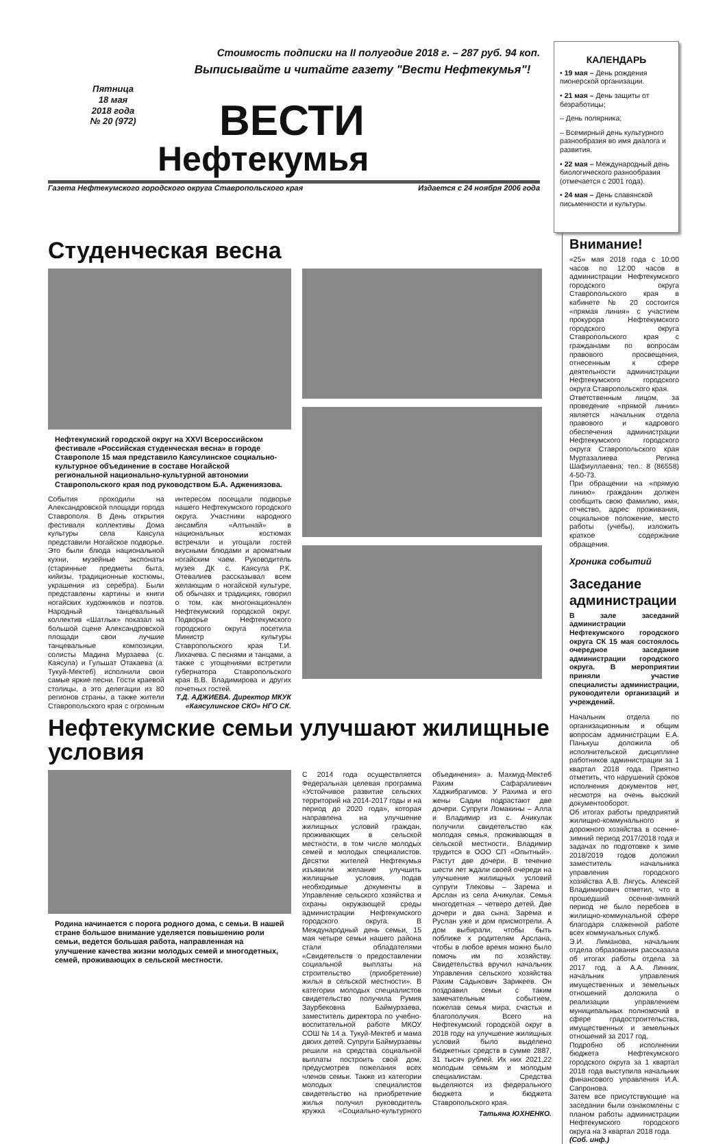Стоимость подписки на II полугодие 2018 г. – 287 руб. 94 коп.
Выписывайте и читайте газету "Вести Нефтекумья"!
Пятница
18 мая
2018 года
№ 20 (972)
ВЕСТИ
Нефтекумья
Газета Нефтекумского городского округа Ставропольского края Издается с 24 ноября 2006 года
КАЛЕНДАРЬ
• 19 мая – День рождения пионерской организации.
• 21 мая – День защиты от безработицы;
– День полярника;
– Всемирный день культурного разнообразия во имя диалога и развития.
• 22 мая – Международный день биологического разнообразия (отмечается с 2001 года).
• 24 мая – День славянской письменности и культуры.
Студенческая весна
Нефтекумский городской округ на XXVI Всероссийском фестивале «Российская студенческая весна» в городе Ставрополе 15 мая представило Каясулинское социально-культурное объединение в составе Ногайской региональной национально-культурной автономии Ставропольского края под руководством Б.А. Аджениязова.
События проходили на Александровской площади города Ставрополя. В День открытия фестиваля коллективы Дома культуры села Каясула представили Ногайское подворье. Это были блюда национальной кухни, музейные экспонаты (старинные предметы быта, кийизы, традиционные костюмы, украшения из серебра). Были представлены картины и книги ногайских художников и поэтов. Народный танцевальный коллектив «Шатлык» показал на большой сцене Александровской площади свои лучшие танцевальные композиции, солисты Мадина Мурзаева (с. Каясула) и Гульшат Отакаева (а. Тукуй-Мектеб) исполнили свои самые яркие песни. Гости краевой столицы, а это делегации из 80 регионов страны, а также жители Ставропольского края с огромным интересом посещали подворье нашего Нефтекумского городского округа. Участники народного ансамбля «Алтынай» в национальных костюмах встречали и угощали гостей вкусными блюдами и ароматным ногайским чаем. Руководитель музея ДК с. Каясула Р.К. Отевалиев рассказывал всем желающим о ногайской культуре, об обычаях и традициях, говорил о том, как многонационален Нефтекумский городской округ. Подворье Нефтекумского городского округа посетила Министр культуры Ставропольского края Т.И. Лихачева. С песнями и танцами, а также с угощениями встретили губернатора Ставропольского края В.В. Владимирова и других почетных гостей.
Т.Д. АДЖИЕВА. Директор МКУК «Каясулинское СКО» НГО СК.
Нефтекумские семьи улучшают жилищные условия
Родина начинается с порога родного дома, с семьи. В нашей стране большое внимание уделяется повышению роли семьи, ведется большая работа, направленная на улучшение качества жизни молодых семей и многодетных, семей, проживающих в сельской местности.
С 2014 года осуществляется Федеральная целевая программа «Устойчивое развитие сельских территорий на 2014-2017 годы и на период до 2020 года», которая направлена на улучшение жилищных условий граждан, проживающих в сельской местности, в том числе молодых семей и молодых специалистов. Десятки жителей Нефтекумья изъявили желание улучшить жилищные условия, подав необходимые документы в Управление сельского хозяйства и охраны окружающей среды администрации Нефтекумского городского округа. В Международный день семьи, 15 мая четыре семьи нашего района стали обладателями «Свидетельств о предоставлении социальной выплаты на строительство (приобретение) жилья в сельской местности». В категории молодых специалистов свидетельство получила Румия Заурбековна Баймурзаева, заместитель директора по учебно-воспитательной работе МКОУ СОШ № 14 а. Тукуй-Мектеб и мама двоих детей. Супруги Баймурзаевы решили на средства социальной выплаты построить свой дом, предусмотрев пожелания всех членов семьи. Также из категории молодых специалистов свидетельство на приобретение жилья получил руководитель кружка «Социально-культурного объединения» а. Махмуд-Мектеб Рахим Сафаралиевич Хаджибрагимов. У Рахима и его жены Садии подрастают две дочери. Супруги Ломакины – Алла и Владимир из с. Ачикулак получили свидетельство как молодая семья, проживающая в сельской местности. Владимир трудится в ООО СП «Опытный». Растут две дочери. В течение шести лет ждали своей очереди на улучшение жилищных условий супруги Тлековы – Зарема и Арслан из села Ачикулак. Семья многодетная – четверо детей. Две дочери и два сына. Зарема и Руслан уже и дом присмотрели. А дом выбирали, чтобы быть поближе к родителям Арслана, чтобы в любое время можно было помочь им по хозяйству. Свидетельства вручил начальник Управления сельского хозяйства Рахим Садыкович Зарикеев. Он поздравил семьи с таким замечательным событием, пожелав семья мира, счастья и благополучия. Всего на Нефтекумский городской округ в 2018 году на улучшение жилищных условий было выделено бюджетных средств в сумме 2887, 31 тысяч рублей. Их них 2021,22 молодым семьям и молодым специалистам. Средства выделяются из федерального бюджета и бюджета Ставропольского края.
Татьяна ЮХНЕНКО.
Внимание!
«25» мая 2018 года с 10:00 часов по 12:00 часов в администрации Нефтекумского городского округа Ставропольского края в кабинете № 20 состоится «прямая линия» с участием прокурора Нефтекумского городского округа Ставропольского края с гражданами по вопросам правового просвещения, отнесенным к сфере деятельности администрации Нефтекумского городского округа Ставропольского края.
Ответственным лицом, за проведение «прямой линии» является начальник отдела правового и кадрового обеспечения администрации Нефтекумского городского округа Ставропольского края Муртазалиева Регина Шафиуллаевна; тел.: 8 (86558) 4-50-73.
При обращении на «прямую линию» гражданин должен сообщить свою фамилию, имя, отчество, адрес проживания, социальное положение, место работы (учебы), изложить краткое содержание обращения.
Хроника событий
Заседание администрации
В зале заседаний администрации Нефтекумского городского округа СК 15 мая состоялось очередное заседание администрации городского округа. В мероприятии приняли участие специалисты администрации, руководители организаций и учреждений.
Начальник отдела по организационным и общим вопросам администрации Е.А. Панькуш доложила об исполнительской дисциплине работников администрации за 1 квартал 2018 года. Приятно отметить, что нарушений сроков исполнения документов нет, несмотря на очень высокий документооборот.
Об итогах работы предприятий жилищно-коммунального и дорожного хозяйства в осенне-зимний период 2017/2018 года и задачах по подготовке к зиме 2018/2019 годов доложил заместитель начальника управления городского хозяйства А.В. Лягусь. Алексей Владимирович отметил, что в прошедший осенне-зимний период не было перебоев в жилищно-коммунальной сфере благодаря слаженной работе всех коммунальных служб.
Э.И. Лиманова, начальник отдела образования рассказала об итогах работы отдела за 2017 год, а А.А. Линник, начальник управления имущественных и земельных отношений доложила о реализации управлением муниципальных полномочий в сфере градостроительства, имущественных и земельных отношений за 2017 год.
Подробно об исполнении бюджета Нефтекумского городского округа за 1 квартал 2018 года выступила начальник финансового управления И.А. Сапронова.
Затем все присутствующие на заседании были ознакомлены с планом работы администрации Нефтекумского городского округа на 3 квартал 2018 года.
(Соб. инф.)